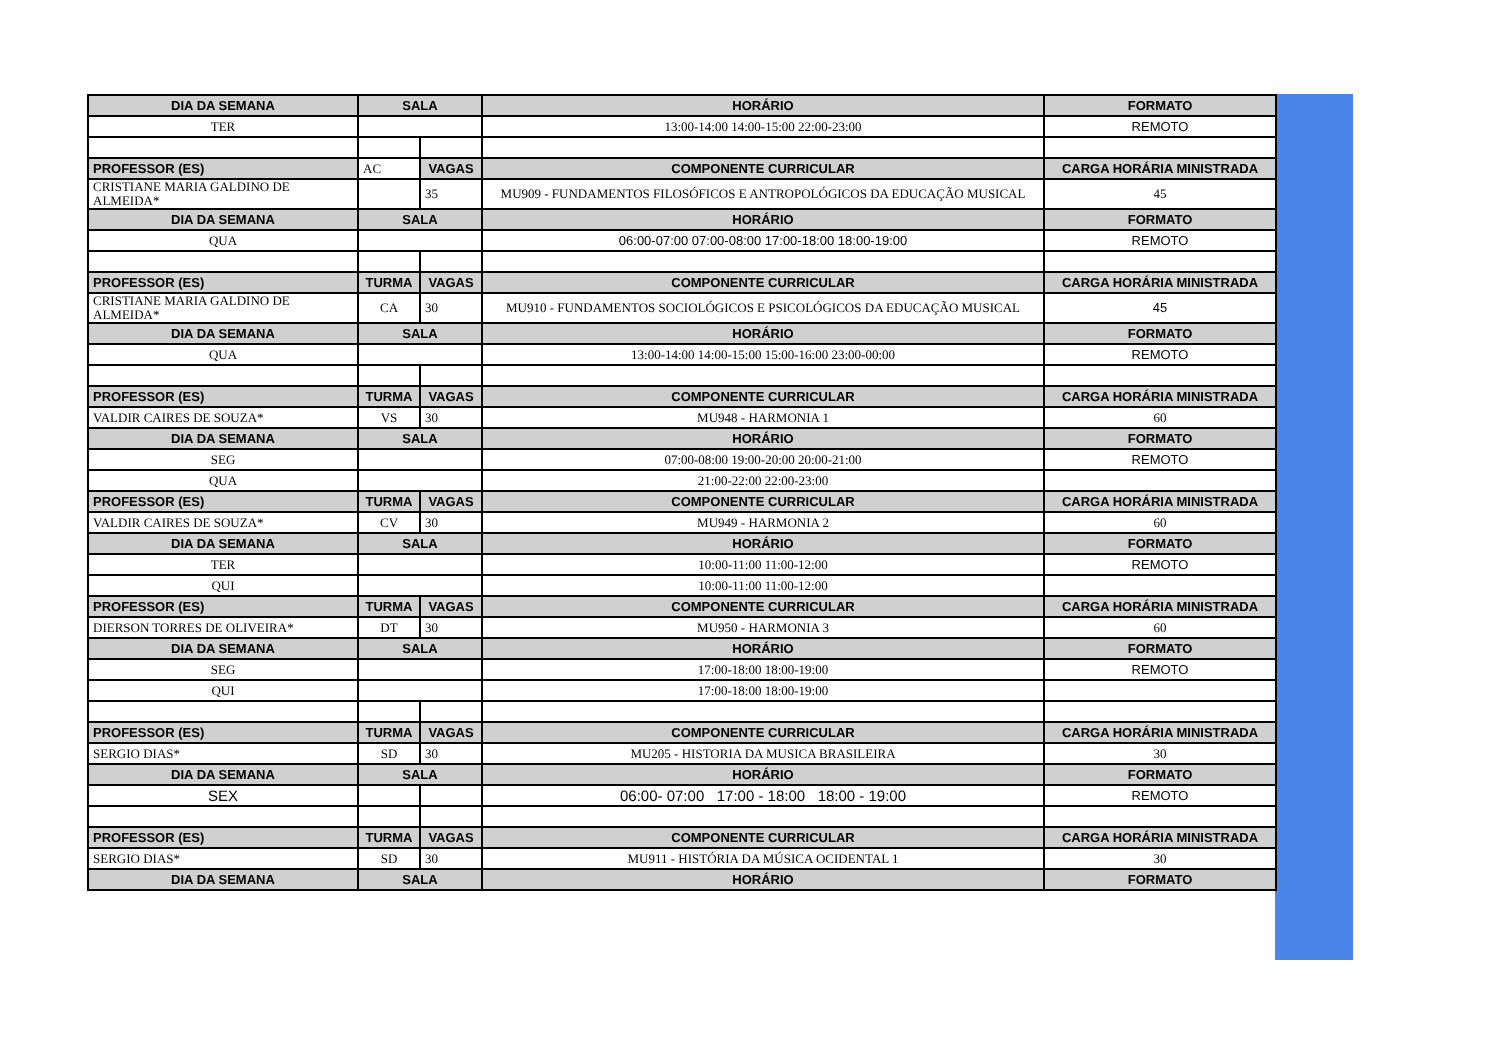| DIA DA SEMANA | SALA | | HORÁRIO | FORMATO |
| --- | --- | --- | --- | --- |
| TER | | | 13:00-14:00 14:00-15:00 22:00-23:00 | REMOTO |
| PROFESSOR (ES) | AC | VAGAS | COMPONENTE CURRICULAR | CARGA HORÁRIA MINISTRADA |
| CRISTIANE MARIA GALDINO DE ALMEIDA* | | 35 | MU909 - FUNDAMENTOS FILOSÓFICOS E ANTROPOLÓGICOS DA EDUCAÇÃO MUSICAL | 45 |
| DIA DA SEMANA | SALA | | HORÁRIO | FORMATO |
| QUA | | | 06:00-07:00 07:00-08:00 17:00-18:00 18:00-19:00 | REMOTO |
| PROFESSOR (ES) | TURMA | VAGAS | COMPONENTE CURRICULAR | CARGA HORÁRIA MINISTRADA |
| CRISTIANE MARIA GALDINO DE ALMEIDA* | CA | 30 | MU910 - FUNDAMENTOS SOCIOLÓGICOS E PSICOLÓGICOS DA EDUCAÇÃO MUSICAL | 45 |
| DIA DA SEMANA | SALA | | HORÁRIO | FORMATO |
| QUA | | | 13:00-14:00 14:00-15:00 15:00-16:00 23:00-00:00 | REMOTO |
| PROFESSOR (ES) | TURMA | VAGAS | COMPONENTE CURRICULAR | CARGA HORÁRIA MINISTRADA |
| VALDIR CAIRES DE SOUZA* | VS | 30 | MU948 - HARMONIA 1 | 60 |
| DIA DA SEMANA | SALA | | HORÁRIO | FORMATO |
| SEG | | | 07:00-08:00 19:00-20:00 20:00-21:00 | REMOTO |
| QUA | | | 21:00-22:00 22:00-23:00 | |
| PROFESSOR (ES) | TURMA | VAGAS | COMPONENTE CURRICULAR | CARGA HORÁRIA MINISTRADA |
| VALDIR CAIRES DE SOUZA* | CV | 30 | MU949 - HARMONIA 2 | 60 |
| DIA DA SEMANA | SALA | | HORÁRIO | FORMATO |
| TER | | | 10:00-11:00 11:00-12:00 | REMOTO |
| QUI | | | 10:00-11:00 11:00-12:00 | |
| PROFESSOR (ES) | TURMA | VAGAS | COMPONENTE CURRICULAR | CARGA HORÁRIA MINISTRADA |
| DIERSON TORRES DE OLIVEIRA* | DT | 30 | MU950 - HARMONIA 3 | 60 |
| DIA DA SEMANA | SALA | | HORÁRIO | FORMATO |
| SEG | | | 17:00-18:00 18:00-19:00 | REMOTO |
| QUI | | | 17:00-18:00 18:00-19:00 | |
| PROFESSOR (ES) | TURMA | VAGAS | COMPONENTE CURRICULAR | CARGA HORÁRIA MINISTRADA |
| SERGIO DIAS* | SD | 30 | MU205 - HISTORIA DA MUSICA BRASILEIRA | 30 |
| DIA DA SEMANA | SALA | | HORÁRIO | FORMATO |
| SEX | | | 06:00- 07:00 17:00 - 18:00 18:00 - 19:00 | REMOTO |
| PROFESSOR (ES) | TURMA | VAGAS | COMPONENTE CURRICULAR | CARGA HORÁRIA MINISTRADA |
| SERGIO DIAS* | SD | 30 | MU911 - HISTÓRIA DA MÚSICA OCIDENTAL 1 | 30 |
| DIA DA SEMANA | SALA | | HORÁRIO | FORMATO |